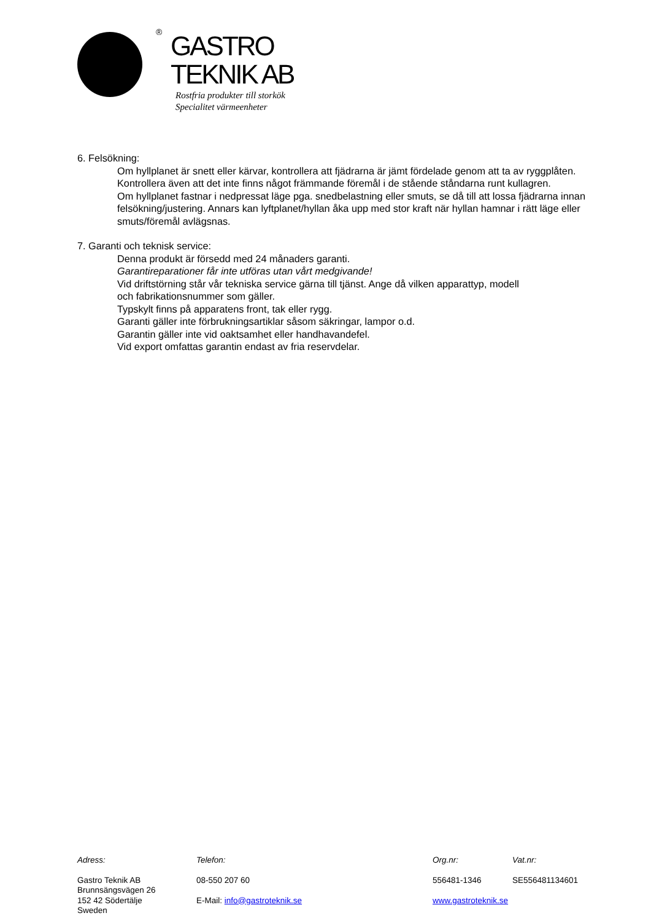®
GASTRO
TEKNIK AB
Rostfria produkter till storkök
Specialitet värmeenheter
6. Felsökning:
Om hyllplanet är snett eller kärvar, kontrollera att fjädrarna är jämt fördelade genom att ta av ryggplåten. Kontrollera även att det inte finns något främmande föremål i de stående ståndarna runt kullagren.
Om hyllplanet fastnar i nedpressat läge pga. snedbelastning eller smuts, se då till att lossa fjädrarna innan felsökning/justering. Annars kan lyftplanet/hyllan åka upp med stor kraft när hyllan hamnar i rätt läge eller smuts/föremål avlägsnas.
7. Garanti och teknisk service:
Denna produkt är försedd med 24 månaders garanti.
Garantireparationer får inte utföras utan vårt medgivande!
Vid driftstörning står vår tekniska service gärna till tjänst. Ange då vilken apparattyp, modell
och fabrikationsnummer som gäller.
Typskylt finns på apparatens front, tak eller rygg.
Garanti gäller inte förbrukningsartiklar såsom säkringar, lampor o.d.
Garantin gäller inte vid oaktsamhet eller handhavandefel.
Vid export omfattas garantin endast av fria reservdelar.
Adress:
Gastro Teknik AB
Brunnsängsvägen 26
152 42 Södertälje
Sweden
Telefon:
08-550 207 60
E-Mail: info@gastroteknik.se
Org.nr:
556481-1346
www.gastroteknik.se
Vat.nr:
SE556481134601